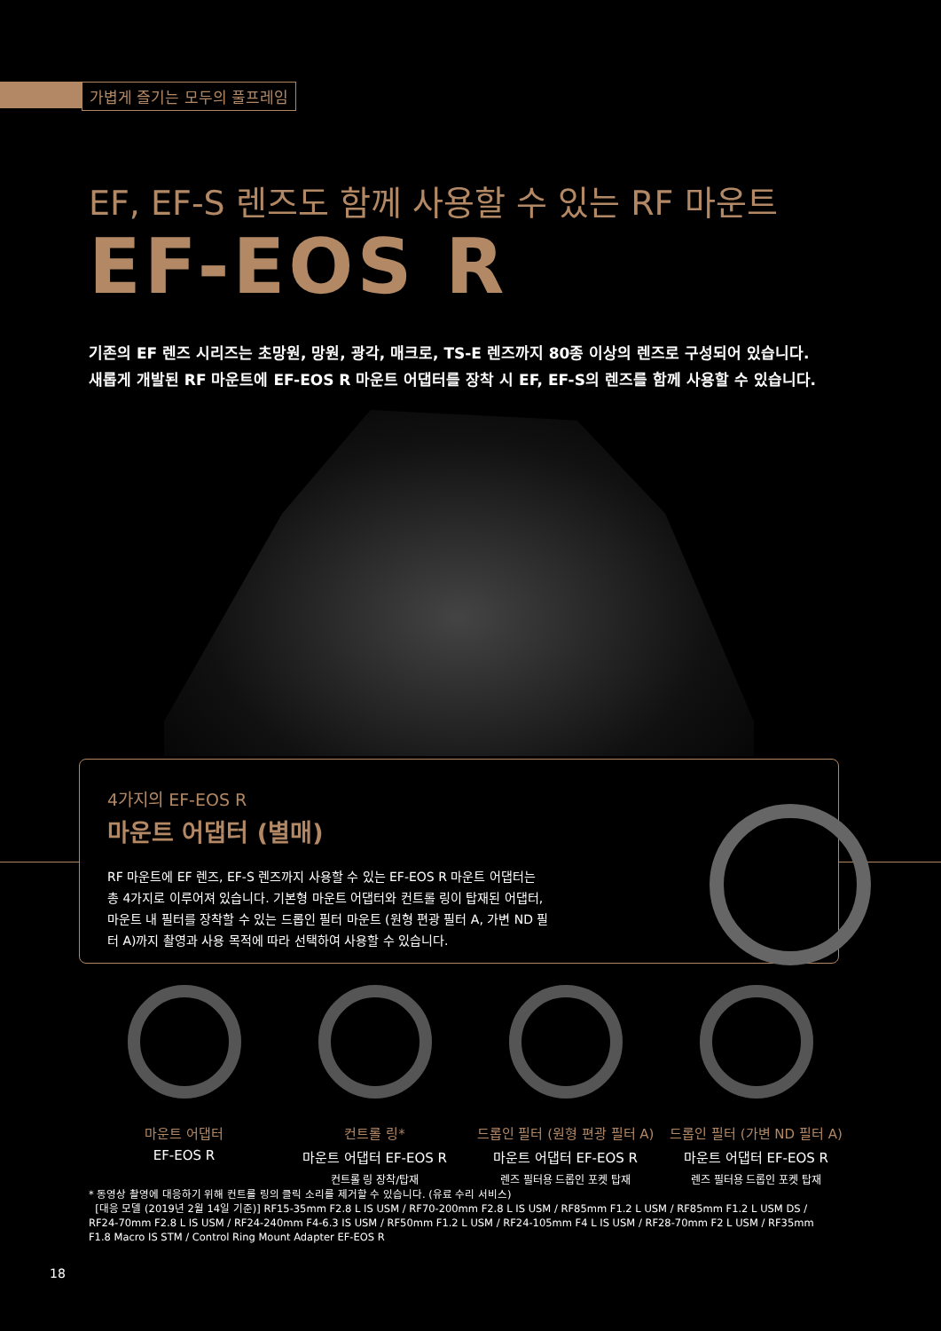가볍게 즐기는 모두의 풀프레임
EF, EF-S 렌즈도 함께 사용할 수 있는 RF 마운트
EF-EOS R
기존의 EF 렌즈 시리즈는 초망원, 망원, 광각, 매크로, TS-E 렌즈까지 80종 이상의 렌즈로 구성되어 있습니다.
새롭게 개발된 RF 마운트에 EF-EOS R 마운트 어댑터를 장착 시 EF, EF-S의 렌즈를 함께 사용할 수 있습니다.
4가지의 EF-EOS R
마운트 어댑터 (별매)
RF 마운트에 EF 렌즈, EF-S 렌즈까지 사용할 수 있는 EF-EOS R 마운트 어댑터는 총 4가지로 이루어져 있습니다. 기본형 마운트 어댑터와 컨트롤 링이 탑재된 어댑터, 마운트 내 필터를 장착할 수 있는 드롭인 필터 마운트 (원형 편광 필터 A, 가변 ND 필터 A)까지 촬영과 사용 목적에 따라 선택하여 사용할 수 있습니다.
마운트 어댑터
EF-EOS R
컨트롤 링*
마운트 어댑터 EF-EOS R
컨트롤 링 장착/탑재
드롭인 필터 (원형 편광 필터 A)
마운트 어댑터 EF-EOS R
렌즈 필터용 드롭인 포켓 탑재
드롭인 필터 (가변 ND 필터 A)
마운트 어댑터 EF-EOS R
렌즈 필터용 드롭인 포켓 탑재
* 동영상 촬영에 대응하기 위해 컨트롤 링의 클릭 소리를 제거할 수 있습니다. (유료 수리 서비스)
[대응 모델 (2019년 2월 14일 기준)] RF15-35mm F2.8 L IS USM / RF70-200mm F2.8 L IS USM / RF85mm F1.2 L USM / RF85mm F1.2 L USM DS / RF24-70mm F2.8 L IS USM / RF24-240mm F4-6.3 IS USM / RF50mm F1.2 L USM / RF24-105mm F4 L IS USM / RF28-70mm F2 L USM / RF35mm F1.8 Macro IS STM / Control Ring Mount Adapter EF-EOS R
18